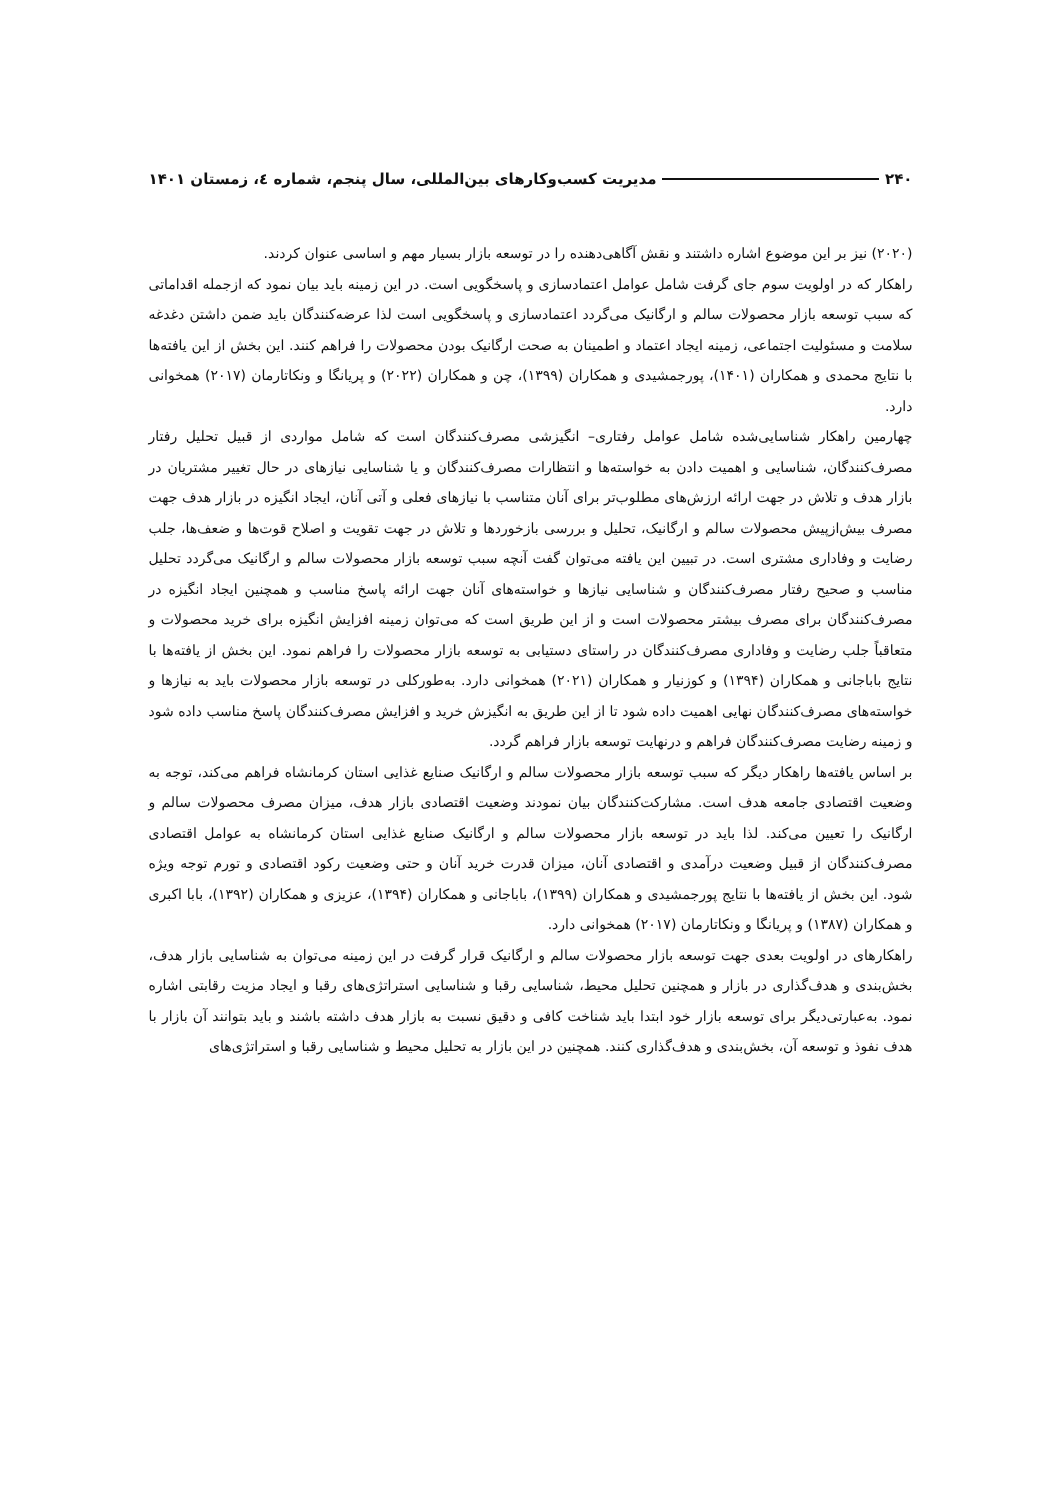۲۴۰ مدیریت کسب‌وکارهای بین‌المللی، سال پنجم، شماره ٤، زمستان ۱۴۰۱
(۲۰۲۰) نیز بر این موضوع اشاره داشتند و نقش آگاهی‌دهنده را در توسعه بازار بسیار مهم و اساسی عنوان کردند.
راهکار که در اولویت سوم جای گرفت شامل عوامل اعتمادسازی و پاسخگویی است. در این زمینه باید بیان نمود که ازجمله اقداماتی که سبب توسعه بازار محصولات سالم و ارگانیک می‌گردد اعتمادسازی و پاسخگویی است لذا عرضه‌کنندگان باید ضمن داشتن دغدغه سلامت و مسئولیت اجتماعی، زمینه ایجاد اعتماد و اطمینان به صحت ارگانیک بودن محصولات را فراهم کنند. این بخش از این یافته‌ها با نتایج محمدی و همکاران (۱۴۰۱)، پورجمشیدی و همکاران (۱۳۹۹)، چن و همکاران (۲۰۲۲) و پریانگا و ونکاتارمان (۲۰۱۷) همخوانی دارد.
چهارمین راهکار شناسایی‌شده شامل عوامل رفتاری– انگیزشی مصرف‌کنندگان است که شامل مواردی از قبیل تحلیل رفتار مصرف‌کنندگان، شناسایی و اهمیت دادن به خواسته‌ها و انتظارات مصرف‌کنندگان و یا شناسایی نیازهای در حال تغییر مشتریان در بازار هدف و تلاش در جهت ارائه ارزش‌های مطلوب‌تر برای آنان متناسب با نیازهای فعلی و آتی آنان، ایجاد انگیزه در بازار هدف جهت مصرف بیش‌ازپیش محصولات سالم و ارگانیک، تحلیل و بررسی بازخوردها و تلاش در جهت تقویت و اصلاح قوت‌ها و ضعف‌ها، جلب رضایت و وفاداری مشتری است. در تبیین این یافته می‌توان گفت آنچه سبب توسعه بازار محصولات سالم و ارگانیک می‌گردد تحلیل مناسب و صحیح رفتار مصرف‌کنندگان و شناسایی نیازها و خواسته‌های آنان جهت ارائه پاسخ مناسب و همچنین ایجاد انگیزه در مصرف‌کنندگان برای مصرف بیشتر محصولات است و از این طریق است که می‌توان زمینه افزایش انگیزه برای خرید محصولات و متعاقباً جلب رضایت و وفاداری مصرف‌کنندگان در راستای دستیابی به توسعه بازار محصولات را فراهم نمود. این بخش از یافته‌ها با نتایج باباجانی و همکاران (۱۳۹۴) و کوزنیار و همکاران (۲۰۲۱) همخوانی دارد. به‌طورکلی در توسعه بازار محصولات باید به نیازها و خواسته‌های مصرف‌کنندگان نهایی اهمیت داده شود تا از این طریق به انگیزش خرید و افزایش مصرف‌کنندگان پاسخ مناسب داده شود و زمینه رضایت مصرف‌کنندگان فراهم و درنهایت توسعه بازار فراهم گردد.
بر اساس یافته‌ها راهکار دیگر که سبب توسعه بازار محصولات سالم و ارگانیک صنایع غذایی استان کرمانشاه فراهم می‌کند، توجه به وضعیت اقتصادی جامعه هدف است. مشارکت‌کنندگان بیان نمودند وضعیت اقتصادی بازار هدف، میزان مصرف محصولات سالم و ارگانیک را تعیین می‌کند. لذا باید در توسعه بازار محصولات سالم و ارگانیک صنایع غذایی استان کرمانشاه به عوامل اقتصادی مصرف‌کنندگان از قبیل وضعیت درآمدی و اقتصادی آنان، میزان قدرت خرید آنان و حتی وضعیت رکود اقتصادی و تورم توجه ویژه شود. این بخش از یافته‌ها با نتایج پورجمشیدی و همکاران (۱۳۹۹)، باباجانی و همکاران (۱۳۹۴)، عزیزی و همکاران (۱۳۹۲)، بابا اکبری و همکاران (۱۳۸۷) و پریانگا و ونکاتارمان (۲۰۱۷) همخوانی دارد.
راهکارهای در اولویت بعدی جهت توسعه بازار محصولات سالم و ارگانیک قرار گرفت در این زمینه می‌توان به شناسایی بازار هدف، بخش‌بندی و هدف‌گذاری در بازار و همچنین تحلیل محیط، شناسایی رقبا و شناسایی استراتژی‌های رقبا و ایجاد مزیت رقابتی اشاره نمود. به‌عبارتی‌دیگر برای توسعه بازار خود ابتدا باید شناخت کافی و دقیق نسبت به بازار هدف داشته باشند و باید بتوانند آن بازار با هدف نفوذ و توسعه آن، بخش‌بندی و هدف‌گذاری کنند. همچنین در این بازار به تحلیل محیط و شناسایی رقبا و استراتژی‌های